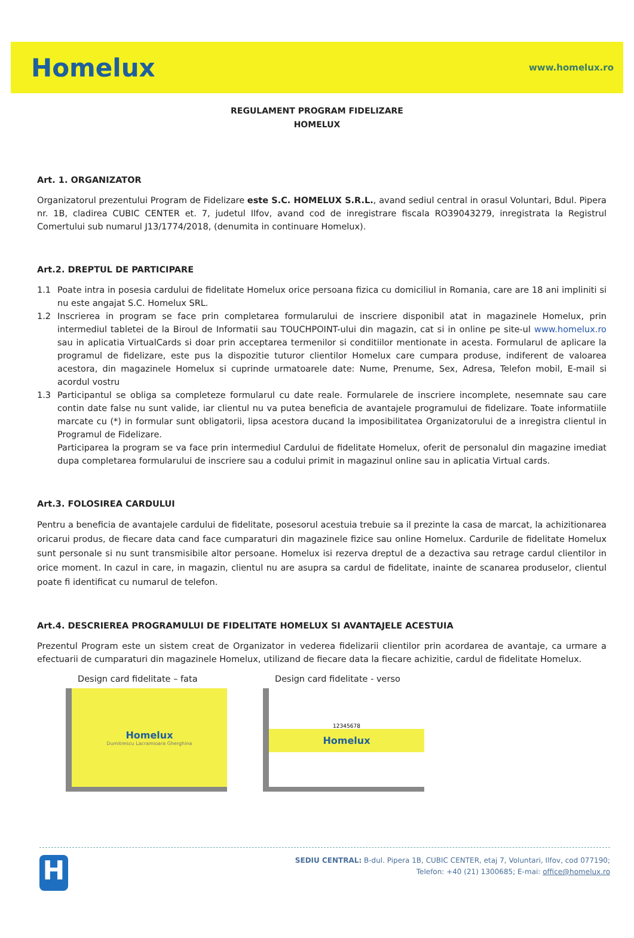Homelux www.homelux.ro
REGULAMENT PROGRAM FIDELIZARE
HOMELUX
Art. 1. ORGANIZATOR
Organizatorul prezentului Program de Fidelizare este S.C. HOMELUX S.R.L., avand sediul central in orasul Voluntari, Bdul. Pipera nr. 1B, cladirea CUBIC CENTER et. 7, judetul Ilfov, avand cod de inregistrare fiscala RO39043279, inregistrata la Registrul Comertului sub numarul J13/1774/2018, (denumita in continuare Homelux).
Art.2. DREPTUL DE PARTICIPARE
1.1 Poate intra in posesia cardului de fidelitate Homelux orice persoana fizica cu domiciliul in Romania, care are 18 ani impliniti si nu este angajat S.C. Homelux SRL.
1.2 Inscrierea in program se face prin completarea formularului de inscriere disponibil atat in magazinele Homelux, prin intermediul tabletei de la Biroul de Informatii sau TOUCHPOINT-ului din magazin, cat si in online pe site-ul www.homelux.ro sau in aplicatia VirtualCards si doar prin acceptarea termenilor si conditiilor mentionate in acesta. Formularul de aplicare la programul de fidelizare, este pus la dispozitie tuturor clientilor Homelux care cumpara produse, indiferent de valoarea acestora, din magazinele Homelux si cuprinde urmatoarele date: Nume, Prenume, Sex, Adresa, Telefon mobil, E-mail si acordul vostru
1.3 Participantul se obliga sa completeze formularul cu date reale. Formularele de inscriere incomplete, nesemnate sau care contin date false nu sunt valide, iar clientul nu va putea beneficia de avantajele programului de fidelizare. Toate informatiile marcate cu (*) in formular sunt obligatorii, lipsa acestora ducand la imposibilitatea Organizatorului de a inregistra clientul in Programul de Fidelizare.
Participarea la program se va face prin intermediul Cardului de fidelitate Homelux, oferit de personalul din magazine imediat dupa completarea formularului de inscriere sau a codului primit in magazinul online sau in aplicatia Virtual cards.
Art.3. FOLOSIREA CARDULUI
Pentru a beneficia de avantajele cardului de fidelitate, posesorul acestuia trebuie sa il prezinte la casa de marcat, la achizitionarea oricarui produs, de fiecare data cand face cumparaturi din magazinele fizice sau online Homelux. Cardurile de fidelitate Homelux sunt personale si nu sunt transmisibile altor persoane. Homelux isi rezerva dreptul de a dezactiva sau retrage cardul clientilor in orice moment. In cazul in care, in magazin, clientul nu are asupra sa cardul de fidelitate, inainte de scanarea produselor, clientul poate fi identificat cu numarul de telefon.
Art.4. DESCRIEREA PROGRAMULUI DE FIDELITATE HOMELUX SI AVANTAJELE ACESTUIA
Prezentul Program este un sistem creat de Organizator in vederea fidelizarii clientilor prin acordarea de avantaje, ca urmare a efectuarii de cumparaturi din magazinele Homelux, utilizand de fiecare data la fiecare achizitie, cardul de fidelitate Homelux.
Design card fidelitate – fata
Homelux
Dumitrescu Lacramioara Gherghina
Design card fidelitate - verso
12345678
Homelux
H
SEDIU CENTRAL: B-dul. Pipera 1B, CUBIC CENTER, etaj 7, Voluntari, Ilfov, cod 077190;
Telefon: +40 (21) 1300685; E-mai: office@homelux.ro